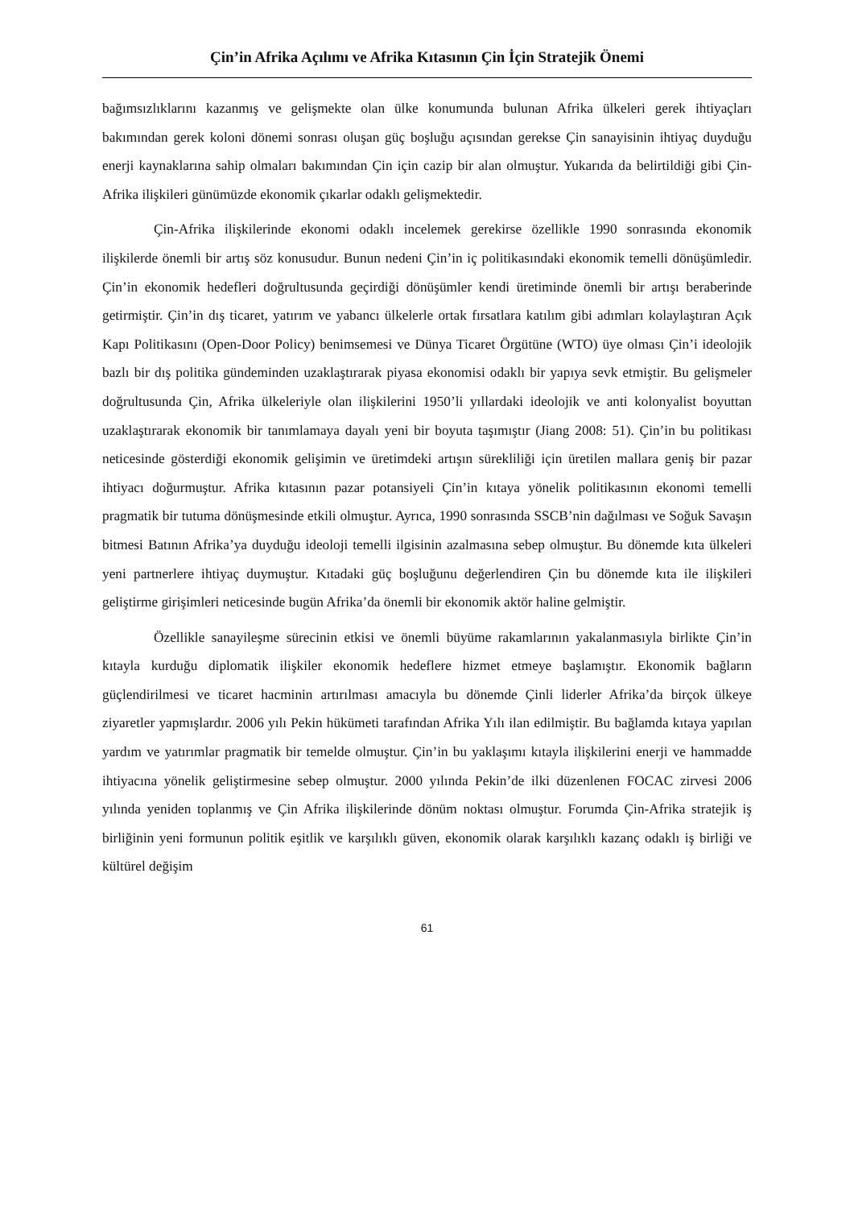Çin’in Afrika Açılımı ve Afrika Kıtasının Çin İçin Stratejik Önemi
bağımsızlıklarını kazanmış ve gelişmekte olan ülke konumunda bulunan Afrika ülkeleri gerek ihtiyaçları bakımından gerek koloni dönemi sonrası oluşan güç boşluğu açısından gerekse Çin sanayisinin ihtiyaç duyduğu enerji kaynaklarına sahip olmaları bakımından Çin için cazip bir alan olmuştur. Yukarıda da belirtildiği gibi Çin-Afrika ilişkileri günümüzde ekonomik çıkarlar odaklı gelişmektedir.
Çin-Afrika ilişkilerinde ekonomi odaklı incelemek gerekirse özellikle 1990 sonrasında ekonomik ilişkilerde önemli bir artış söz konusudur. Bunun nedeni Çin’in iç politikasındaki ekonomik temelli dönüşümledir. Çin’in ekonomik hedefleri doğrultusunda geçirdiği dönüşümler kendi üretiminde önemli bir artışı beraberinde getirmiştir. Çin’in dış ticaret, yatırım ve yabancı ülkelerle ortak fırsatlara katılım gibi adımları kolaylaştıran Açık Kapı Politikasını (Open-Door Policy) benimsemesi ve Dünya Ticaret Örgütüne (WTO) üye olması Çin’i ideolojik bazlı bir dış politika gündeminden uzaklaştırarak piyasa ekonomisi odaklı bir yapıya sevk etmiştir. Bu gelişmeler doğrultusunda Çin, Afrika ülkeleriyle olan ilişkilerini 1950’li yıllardaki ideolojik ve anti kolonyalist boyuttan uzaklaştırarak ekonomik bir tanımlamaya dayalı yeni bir boyuta taşımıştır (Jiang 2008: 51). Çin’in bu politikası neticesinde gösterdiği ekonomik gelişimin ve üretimdeki artışın sürekliliği için üretilen mallara geniş bir pazar ihtiyacı doğurmuştur. Afrika kıtasının pazar potansiyeli Çin’in kıtaya yönelik politikasının ekonomi temelli pragmatik bir tutuma dönüşmesinde etkili olmuştur. Ayrıca, 1990 sonrasında SSCB’nin dağılması ve Soğuk Savaşın bitmesi Batının Afrika’ya duyduğu ideoloji temelli ilgisinin azalmasına sebep olmuştur. Bu dönemde kıta ülkeleri yeni partnerlere ihtiyaç duymuştur. Kıtadaki güç boşluğunu değerlendiren Çin bu dönemde kıta ile ilişkileri geliştirme girişimleri neticesinde bugün Afrika’da önemli bir ekonomik aktör haline gelmiştir.
Özellikle sanayileşme sürecinin etkisi ve önemli büyüme rakamlarının yakalanmasıyla birlikte Çin’in kıtayla kurduğu diplomatik ilişkiler ekonomik hedeflere hizmet etmeye başlamıştır. Ekonomik bağların güçlendirilmesi ve ticaret hacminin artırılması amacıyla bu dönemde Çinli liderler Afrika’da birçok ülkeye ziyaretler yapmışlardır. 2006 yılı Pekin hükümeti tarafından Afrika Yılı ilan edilmiştir. Bu bağlamda kıtaya yapılan yardım ve yatırımlar pragmatik bir temelde olmuştur. Çin’in bu yaklaşımı kıtayla ilişkilerini enerji ve hammadde ihtiyacına yönelik geliştirmesine sebep olmuştur. 2000 yılında Pekin’de ilki düzenlenen FOCAC zirvesi 2006 yılında yeniden toplanmış ve Çin Afrika ilişkilerinde dönüm noktası olmuştur. Forumda Çin-Afrika stratejik iş birliğinin yeni formunun politik eşitlik ve karşılıklı güven, ekonomik olarak karşılıklı kazanç odaklı iş birliği ve kültürel değişim
61